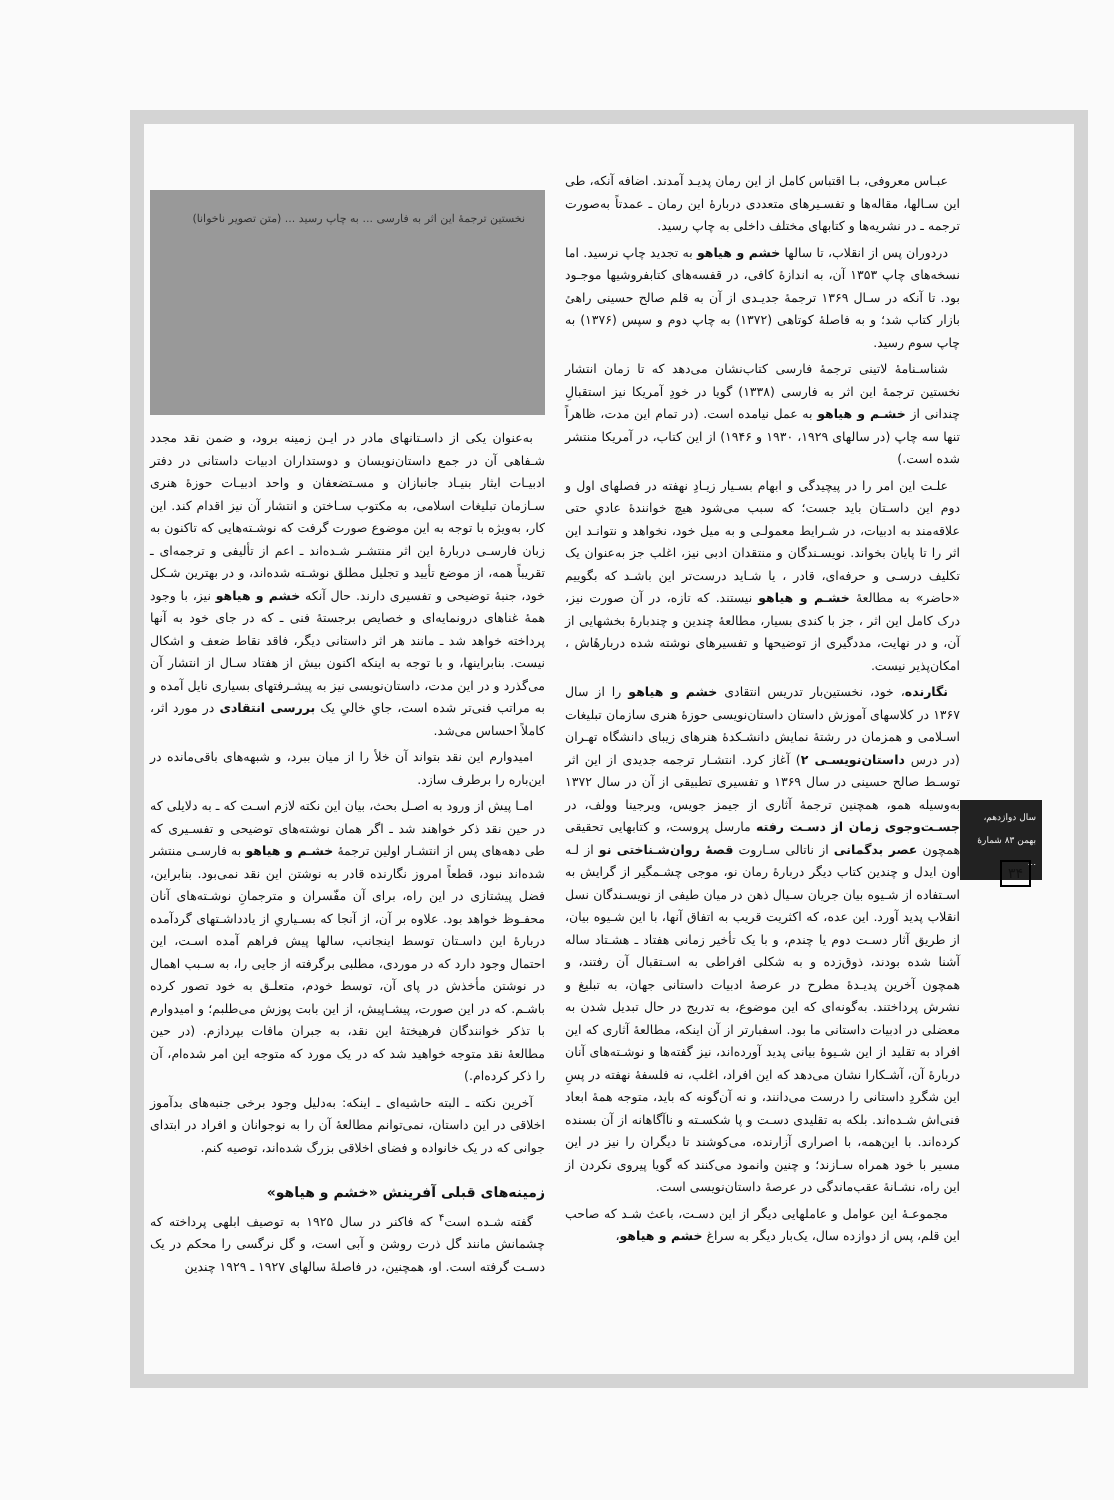عبـاس معروفی، بـا اقتباس کامل از این رمان پدیـد آمدند. اضافه آنکه، طی این سـالها، مقاله‌ها و تفسـیرهای متعددی دربارهٔ این رمان ـ عمدتاً به‌صورت ترجمه ـ در نشریه‌ها و کتابهای مختلف داخلی به چاپ رسید.
دردوران پس از انقلاب، تا سالها خشم و هیاهو به تجدید چاپ نرسید. اما نسخه‌های چاپ ۱۳۵۳ آن، به اندازهٔ کافی، در قفسه‌های کتابفروشیها موجـود بود. تا آنکه در سـال ۱۳۶۹ ترجمهٔ جدیـدی از آن به قلم صالح حسینی راهیٔ بازار کتاب شد؛ و به فاصلهٔ کوتاهی (۱۳۷۲) به چاپ دوم و سپس (۱۳۷۶) به چاپ سوم رسید.
شناسـنامهٔ لاتینی ترجمهٔ فارسی کتاب‌نشان می‌دهد که تا زمان انتشار نخستین ترجمهٔ این اثر به فارسی (۱۳۳۸) گویا در خودِ آمریکا نیز استقبالِ چندانی از خشـم و هیاهو به عمل نیامده است. (در تمام این مدت، ظاهراً تنها سه چاپ (در سالهای ۱۹۲۹، ۱۹۳۰ و ۱۹۴۶) از این کتاب، در آمریکا منتشر شده است.)
علـت این امر را در پیچیدگی و ابهام بسـیار زیـادِ نهفته در فصلهای اول و دوم این داسـتان باید جست؛ که سبب می‌شود هیچ خوانندهٔ عادیِ حتی علاقه‌مند به ادبیات، در شـرایط معمولـی و به میل خود، نخواهد و نتوانـد این اثر را تا پایان بخواند. نویسـندگان و منتقدان ادبی نیز، اغلب جز به‌عنوان یک تکلیف درسـی و حرفه‌ای، قادر ، یا شـاید درست‌تر این باشـد که بگوییم «حاضر» به مطالعهٔ خشـم و هیاهو نیستند. که تازه، در آن صورت نیز، درک کامل این اثر ، جز با کندی بسیار، مطالعهٔ چندین و چندبارهٔ بخشهایی از آن، و در نهایت، مددگیری از توضیحها و تفسیرهای نوشته شده دربارهٔاش ، امکان‌پذیر نیست.
نگارنده، خود، نخستین‌بار تدریس انتقادی خشم و هیاهو را از سال ۱۳۶۷ در کلاسهای آموزش داستان داستان‌نویسی حوزهٔ هنری سازمان تبلیغات اسـلامی و همزمان در رشتهٔ نمایش دانشـکدهٔ هنرهای زیبای دانشگاه تهـران (در درس داستان‌نویسـی ۲) آغاز کرد. انتشـار ترجمه جدیدی از این اثر توسـط صالح حسینی در سال ۱۳۶۹ و تفسیری تطبیقی از آن در سال ۱۳۷۲ به‌وسیله همو، همچنین ترجمهٔ آثاری از جیمز جویس، ویرجینا وولف، در جسـت‌وجوی زمان از دسـت رفته مارسل پروست، و کتابهایی تحقیقی همچون عصر بدگمانی از ناتالی سـاروت قصهٔ روان‌شـناختی نو از لـه اون ایدل و چندین کتاب دیگر دربارهٔ رمان نو، موجی چشـمگیر از گرایش به اسـتفاده از شـیوه بیان جریان سـیال ذهن در میان طیفی از نویسـندگان نسل انقلاب پدید آورد. این عده، که اکثریت قریب به اتفاق آنها، با این شـیوه بیان، از طریق آثار دسـت دوم یا چندم، و با یک تأخیر زمانی هفتاد ـ هشـتاد ساله آشنا شده بودند، ذوق‌زده و به شکلی افراطی به اسـتقبال آن رفتند، و همچون آخرین پدیـدهٔ مطرح در عرصهٔ ادبیات داستانی جهان، به تبلیغ و نشرش پرداختند. به‌گونه‌ای که این موضوع، به تدریج در حال تبدیل شدن به معضلی در ادبیات داستانی ما بود. اسفبارتر از آن اینکه، مطالعهٔ آثاری که این افراد به تقلید از این شـیوهٔ بیانی پدید آورده‌اند، نیز گفته‌ها و نوشـته‌های آنان دربارهٔ آن، آشـکارا نشان می‌دهد که این افراد، اغلب، نه فلسفهٔ نهفته در پسِ این شگردِ داستانی را درست می‌دانند، و نه آن‌گونه که باید، متوجه همهٔ ابعاد فنی‌اش شـده‌اند. بلکه به تقلیدی دسـت و پا شکسـته و ناآگاهانه از آن بسنده کرده‌اند. با این‌همه، با اصراری آزارنده، می‌کوشند تا دیگران را نیز در این مسیر با خود همراه سـازند؛ و چنین وانمود می‌کنند که گویا پیروی نکردن از این راه، نشـانهٔ عقب‌ماندگی در عرصهٔ داستان‌نویسی است.
مجموعـهٔ این عوامل و عاملهایی دیگر از این دسـت، باعث شـد که صاحب این قلم، پس از دوازده سال، یک‌بار دیگر به سراغ خشم و هیاهو،
نخستین ترجمهٔ این اثر به فارسی ... به چاپ رسید ... (متن تصویر ناخوانا)
به‌عنوان یکی از داسـتانهای مادر در ایـن زمینه برود، و ضمن نقد مجدد شـفاهی آن در جمع داستان‌نویسان و دوستداران ادبیات داستانی در دفتر ادبیـات ایثار بنیـاد جانبازان و مسـتضعفان و واحد ادبیـات حوزهٔ هنری سـازمان تبلیغات اسلامی، به مکتوب سـاختن و انتشار آن نیز اقدام کند. این کار، به‌ویژه با توجه به این موضوع صورت گرفت که نوشـته‌هایی که تاکنون به زبان فارسـی دربارهٔ این اثر منتشـر شـده‌اند ـ اعم از تألیفی و ترجمه‌ای ـ تقریباً همه، از موضع تأیید و تجلیل مطلق نوشـته شده‌اند، و در بهترین شـکل خود، جنبهٔ توضیحی و تفسیری دارند. حال آنکه خشم و هیاهو نیز، با وجود همهٔ غناهای درونمایه‌ای و خصایص برجستهٔ فنی ـ که در جای خود به آنها پرداخته خواهد شد ـ مانند هر اثر داستانی دیگر، فاقد نقاط ضعف و اشکال نیست. بنابراینها، و با توجه به اینکه اکنون بیش از هفتاد سـال از انتشار آن می‌گذرد و در این مدت، داستان‌نویسی نیز به پیشـرفتهای بسیاری نایل آمده و به مراتب فنی‌تر شده است، جایِ خالیِ یک بررسی انتقادی در مورد اثر، کاملاً احساس می‌شد.
امیدوارم این نقد بتواند آن خلأ را از میان ببرد، و شبهه‌های باقی‌مانده در این‌باره را برطرف سازد.
امـا پیش از ورود به اصـل بحث، بیان این نکته لازم اسـت که ـ به دلایلی که در حین نقد ذکر خواهند شد ـ اگر همان نوشته‌های توضیحی و تفسـیری که طی دهه‌های پس از انتشـار اولین ترجمهٔ خشـم و هیاهو به فارسـی منتشر شده‌اند نبود، قطعاً امروز نگارنده قادر به نوشتن این نقد نمی‌بود. بنابراین، فضل پیشتازی در این راه، برای آن مفّسران و مترجمانِ نوشـته‌های آنان محفـوظ خواهد بود. علاوه بر آن، از آنجا که بسـیاریِ از یادداشـتهای گردآمده دربارهٔ این داسـتان توسط اینجانب، سالها پیش فراهم آمده اسـت، این احتمال وجود دارد که در موردی، مطلبی برگرفته از جایی را، به سـبب اهمال در نوشتن مأخذش در پای آن، توسط خودم، متعلـق به خود تصور کرده باشـم. که در این صورت، پیشـاپیش، از این بابت پوزش می‌طلبم؛ و امیدوارم با تذکر خوانندگان فرهیختهٔ این نقد، به جبران مافات بپردازم. (در حین مطالعهٔ نقد متوجه خواهید شد که در یک مورد که متوجه این امر شده‌ام، آن را ذکر کرده‌ام.)
آخرین نکته ـ البته حاشیه‌ای ـ اینکه: به‌دلیل وجود برخی جنبه‌های بدآموز اخلاقی در این داستان، نمی‌توانم مطالعهٔ آن را به نوجوانان و افراد در ابتدای جوانی که در یک خانواده و فضای اخلاقی بزرگ شده‌اند، توصیه کنم.
زمینه‌های قبلی آفرینش «خشم و هیاهو»
گفته شـده است<sup>۴</sup> که فاکنر در سال ۱۹۲۵ به توصیف ابلهی پرداخته که چشمانش مانند گل ذرت روشن و آبی است، و گل نرگسی را محکم در یک دسـت گرفته است. او، همچنین، در فاصلهٔ سالهای ۱۹۲۷ ـ ۱۹۲۹ چندین
سال دوازدهم، بهمن ۸۳ شمارهٔ ...
۳۴